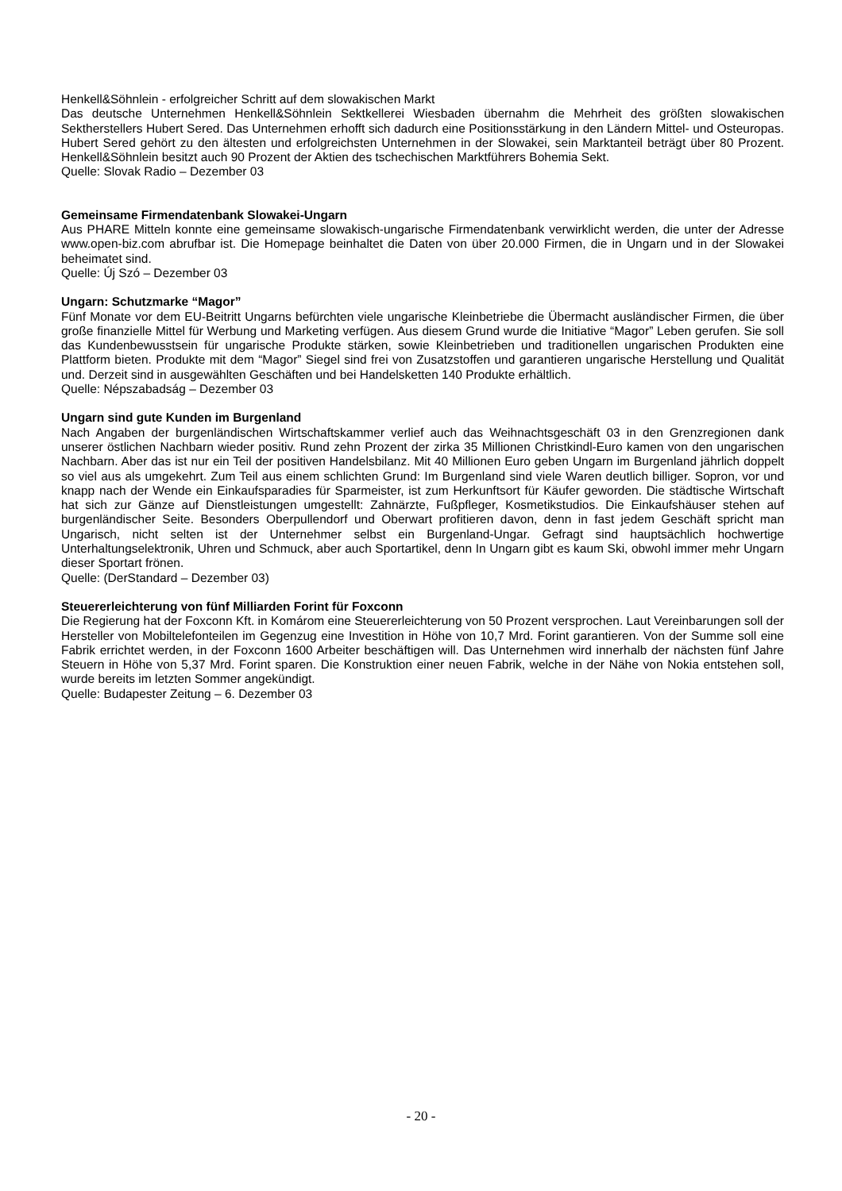Henkell&Söhnlein - erfolgreicher Schritt auf dem slowakischen Markt
Das deutsche Unternehmen Henkell&Söhnlein Sektkellerei Wiesbaden übernahm die Mehrheit des größten slowakischen Sektherstellers Hubert Sered. Das Unternehmen erhofft sich dadurch eine Positionsstärkung in den Ländern Mittel- und Osteuropas. Hubert Sered gehört zu den ältesten und erfolgreichsten Unternehmen in der Slowakei, sein Marktanteil beträgt über 80 Prozent. Henkell&Söhnlein besitzt auch 90 Prozent der Aktien des tschechischen Marktführers Bohemia Sekt.
Quelle: Slovak Radio – Dezember 03
Gemeinsame Firmendatenbank Slowakei-Ungarn
Aus PHARE Mitteln konnte eine gemeinsame slowakisch-ungarische Firmendatenbank verwirklicht werden, die unter der Adresse www.open-biz.com abrufbar ist. Die Homepage beinhaltet die Daten von über 20.000 Firmen, die in Ungarn und in der Slowakei beheimatet sind.
Quelle: Új Szó – Dezember 03
Ungarn: Schutzmarke “Magor”
Fünf Monate vor dem EU-Beitritt Ungarns befürchten viele ungarische Kleinbetriebe die Übermacht ausländischer Firmen, die über große finanzielle Mittel für Werbung und Marketing verfügen. Aus diesem Grund wurde die Initiative “Magor” Leben gerufen. Sie soll das Kundenbewusstsein für ungarische Produkte stärken, sowie Kleinbetrieben und traditionellen ungarischen Produkten eine Plattform bieten. Produkte mit dem “Magor” Siegel sind frei von Zusatzstoffen und garantieren ungarische Herstellung und Qualität und. Derzeit sind in ausgewählten Geschäften und bei Handelsketten 140 Produkte erhältlich.
Quelle: Népszabadság – Dezember 03
Ungarn sind gute Kunden im Burgenland
Nach Angaben der burgenländischen Wirtschaftskammer verlief auch das Weihnachtsgeschäft 03 in den Grenzregionen dank unserer östlichen Nachbarn wieder positiv. Rund zehn Prozent der zirka 35 Millionen Christkindl-Euro kamen von den ungarischen Nachbarn. Aber das ist nur ein Teil der positiven Handelsbilanz. Mit 40 Millionen Euro geben Ungarn im Burgenland jährlich doppelt so viel aus als umgekehrt. Zum Teil aus einem schlichten Grund: Im Burgenland sind viele Waren deutlich billiger. Sopron, vor und knapp nach der Wende ein Einkaufsparadies für Sparmeister, ist zum Herkunftsort für Käufer geworden. Die städtische Wirtschaft hat sich zur Gänze auf Dienstleistungen umgestellt: Zahnärzte, Fußpfleger, Kosmetikstudios. Die Einkaufshäuser stehen auf burgenländischer Seite. Besonders Oberpullendorf und Oberwart profitieren davon, denn in fast jedem Geschäft spricht man Ungarisch, nicht selten ist der Unternehmer selbst ein Burgenland-Ungar. Gefragt sind hauptsächlich hochwertige Unterhaltungselektronik, Uhren und Schmuck, aber auch Sportartikel, denn In Ungarn gibt es kaum Ski, obwohl immer mehr Ungarn dieser Sportart frönen.
Quelle: (DerStandard – Dezember 03)
Steuererleichterung von fünf Milliarden Forint für Foxconn
Die Regierung hat der Foxconn Kft. in Komárom eine Steuererleichterung von 50 Prozent versprochen. Laut Vereinbarungen soll der Hersteller von Mobiltelefonteilen im Gegenzug eine Investition in Höhe von 10,7 Mrd. Forint garantieren. Von der Summe soll eine Fabrik errichtet werden, in der Foxconn 1600 Arbeiter beschäftigen will. Das Unternehmen wird innerhalb der nächsten fünf Jahre Steuern in Höhe von 5,37 Mrd. Forint sparen. Die Konstruktion einer neuen Fabrik, welche in der Nähe von Nokia entstehen soll, wurde bereits im letzten Sommer angekündigt.
Quelle: Budapester Zeitung – 6. Dezember 03
- 20 -